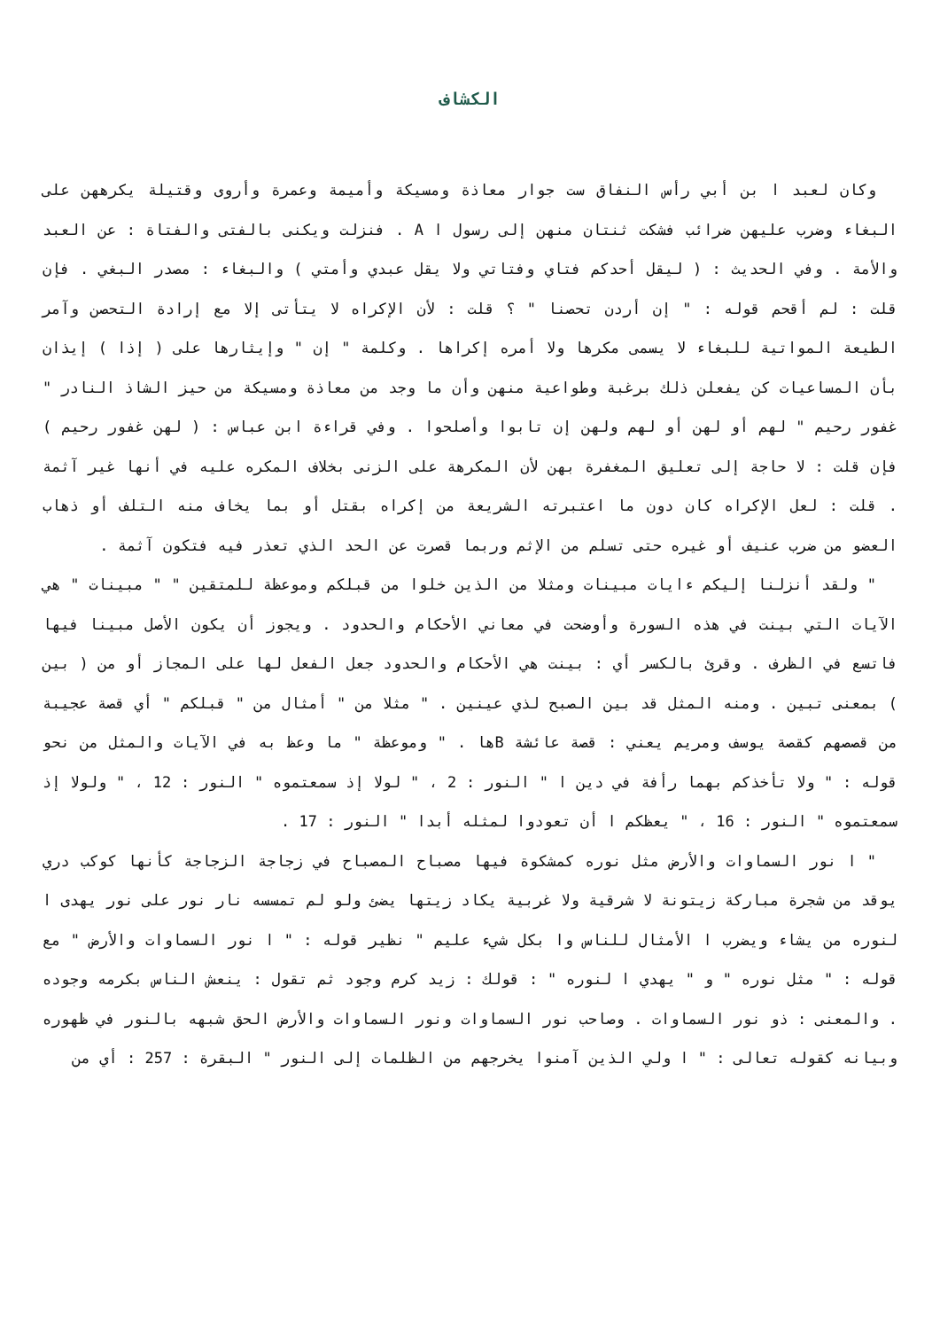الكشاف
وكان لعبد ا بن أبي رأس النفاق ست جوار معاذة ومسيكة وأميمة وعمرة وأروى وقتيلة يكرههن على البغاء وضرب عليهن ضرائب فشكت ثنتان منهن إلى رسول ا A . فنزلت ويكنى بالفتى والفتاة : عن العبد والأمة . وفي الحديث : ( ليقل أحدكم فتاي وفتاتي ولا يقل عبدي وأمتي ) والبغاء : مصدر البغي . فإن قلت : لم أقحم قوله : " إن أردن تحصنا " ؟ قلت : لأن الإكراه لا يتأتى إلا مع إرادة التحصن وآمر الطيعة المواتية للبغاء لا يسمى مكرها ولا أمره إكراها . وكلمة " إن " وإيثارها على ( إذا ) إيذان بأن المساعيات كن يفعلن ذلك برغبة وطواعية منهن وأن ما وجد من معاذة ومسيكة من حيز الشاذ النادر " غفور رحيم " لهم أو لهن أو لهم ولهن إن تابوا وأصلحوا . وفي قراءة ابن عباس : ( لهن غفور رحيم ) فإن قلت : لا حاجة إلى تعليق المغفرة بهن لأن المكرهة على الزنى بخلاف المكره عليه في أنها غير آثمة . قلت : لعل الإكراه كان دون ما اعتبرته الشريعة من إكراه بقتل أو بما يخاف منه التلف أو ذهاب العضو من ضرب عنيف أو غيره حتى تسلم من الإثم وربما قصرت عن الحد الذي تعذر فيه فتكون آثمة .
" ولقد أنزلنا إليكم ءايات مبينات ومثلا من الذين خلوا من قبلكم وموعظة للمتقين " " مبينات " هي الآيات التي بينت في هذه السورة وأوضحت في معاني الأحكام والحدود . ويجوز أن يكون الأصل مبينا فيها فاتسع في الظرف . وقرئ بالكسر أي : بينت هي الأحكام والحدود جعل الفعل لها على المجاز أو من ( بين ) بمعنى تبين . ومنه المثل قد بين الصبح لذي عينين . " مثلا من " أمثال من " قبلكم " أي قصة عجيبة من قصصهم كقصة يوسف ومريم يعني : قصة عائشة Bها . " وموعظة " ما وعظ به في الآيات والمثل من نحو قوله : " ولا تأخذكم بهما رأفة في دين ا " النور : 2 ، " لولا إذ سمعتموه " النور : 12 ، " ولولا إذ سمعتموه " النور : 16 ، " يعظكم ا أن تعودوا لمثله أبدا " النور : 17 .
" ا نور السماوات والأرض مثل نوره كمشكوة فيها مصباح المصباح في زجاجة الزجاجة كأنها كوكب دري يوقد من شجرة مباركة زيتونة لا شرقية ولا غربية يكاد زيتها يضئ ولو لم تمسسه نار نور على نور يهدى ا لنوره من يشاء ويضرب ا الأمثال للناس وا بكل شيء عليم " نظير قوله : " ا نور السماوات والأرض " مع قوله : " مثل نوره " و " يهدي ا لنوره " : قولك : زيد كرم وجود ثم تقول : ينعش الناس بكرمه وجوده . والمعنى : ذو نور السماوات . وصاحب نور السماوات ونور السماوات والأرض الحق شبهه بالنور في ظهوره وبيانه كقوله تعالى : " ا ولي الذين آمنوا يخرجهم من الظلمات إلى النور " البقرة : 257 : أي من